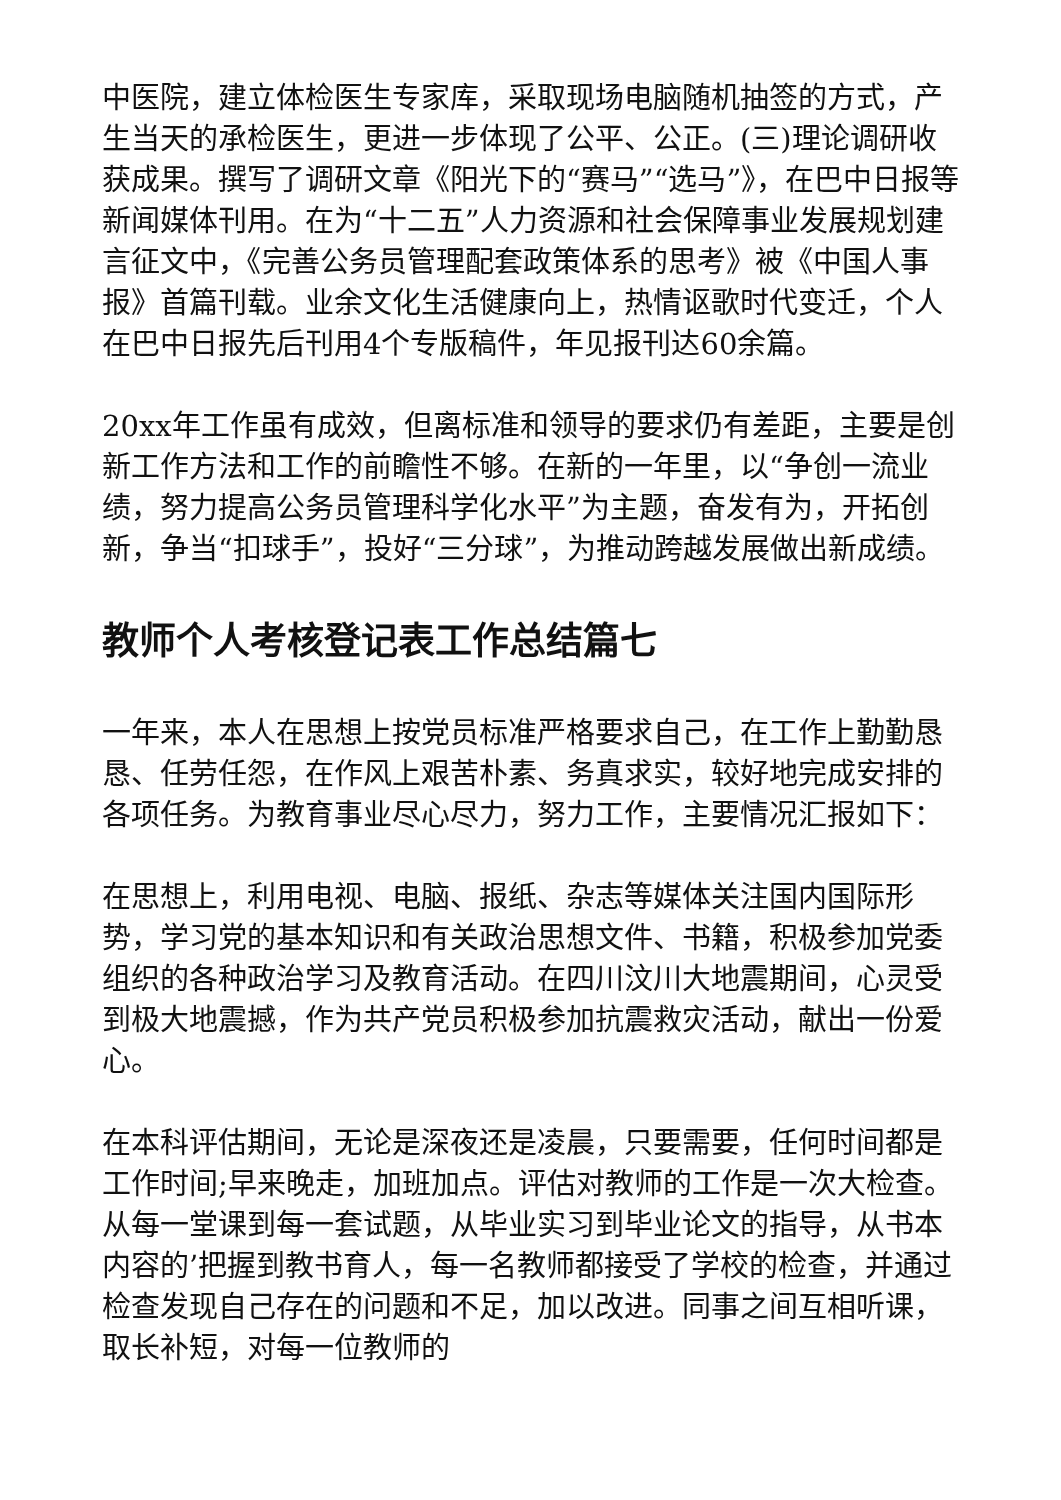中医院，建立体检医生专家库，采取现场电脑随机抽签的方式，产生当天的承检医生，更进一步体现了公平、公正。(三)理论调研收获成果。撰写了调研文章《阳光下的“赛马”“选马”》，在巴中日报等新闻媒体刊用。在为“十二五”人力资源和社会保障事业发展规划建言征文中，《完善公务员管理配套政策体系的思考》被《中国人事报》首篇刊载。业余文化生活健康向上，热情讴歌时代变迁，个人在巴中日报先后刊用4个专版稿件，年见报刊达60余篇。
20xx年工作虽有成效，但离标准和领导的要求仍有差距，主要是创新工作方法和工作的前瞻性不够。在新的一年里，以“争创一流业绩，努力提高公务员管理科学化水平”为主题，奋发有为，开拓创新，争当“扣球手”，投好“三分球”，为推动跨越发展做出新成绩。
教师个人考核登记表工作总结篇七
一年来，本人在思想上按党员标准严格要求自己，在工作上勤勤恳恳、任劳任怨，在作风上艰苦朴素、务真求实，较好地完成安排的各项任务。为教育事业尽心尽力，努力工作，主要情况汇报如下：
在思想上，利用电视、电脑、报纸、杂志等媒体关注国内国际形势，学习党的基本知识和有关政治思想文件、书籍，积极参加党委组织的各种政治学习及教育活动。在四川汶川大地震期间，心灵受到极大地震撼，作为共产党员积极参加抗震救灾活动，献出一份爱心。
在本科评估期间，无论是深夜还是凌晨，只要需要，任何时间都是工作时间;早来晚走，加班加点。评估对教师的工作是一次大检查。从每一堂课到每一套试题，从毕业实习到毕业论文的指导，从书本内容的’把握到教书育人，每一名教师都接受了学校的检查，并通过检查发现自己存在的问题和不足，加以改进。同事之间互相听课，取长补短，对每一位教师的